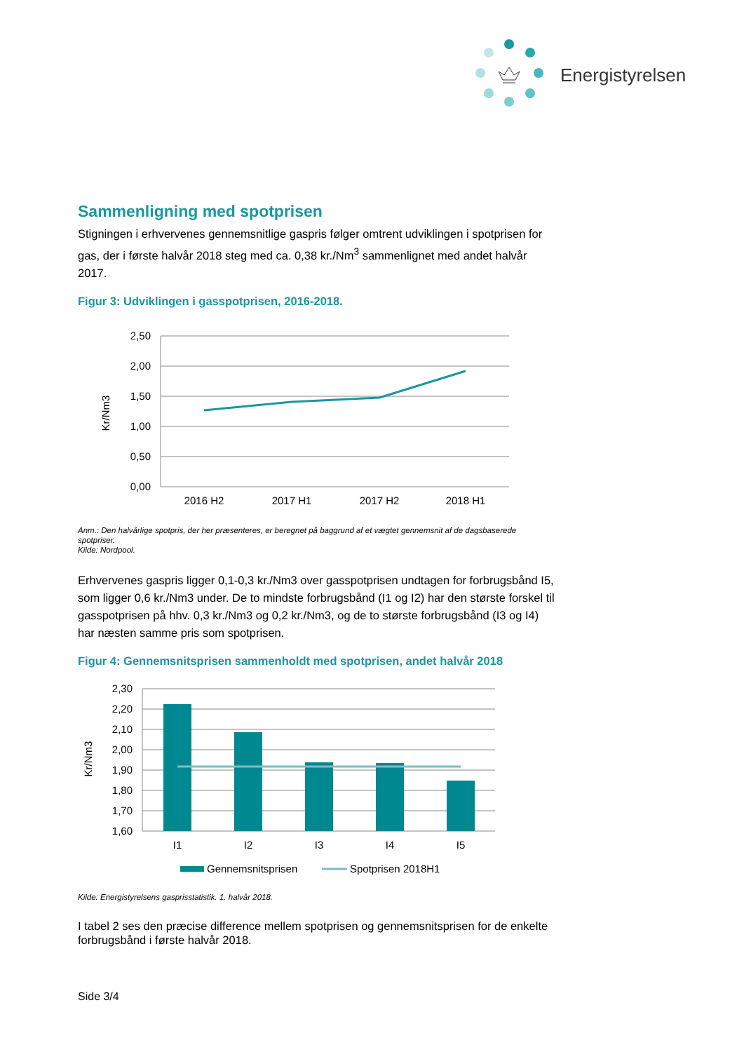Energistyrelsen
Sammenligning med spotprisen
Stigningen i erhvervenes gennemsnitlige gaspris følger omtrent udviklingen i spotprisen for gas, der i første halvår 2018 steg med ca. 0,38 kr./Nm<sup>3</sup> sammenlignet med andet halvår 2017.
Figur 3: Udviklingen i gasspotprisen, 2016-2018.
2,50
2,00
1,50
1,00
0,50
0,00
Kr/Nm3
2016 H2
2017 H1
2017 H2
2018 H1
Anm.: Den halvårlige spotpris, der her præsenteres, er beregnet på baggrund af et vægtet gennemsnit af de dagsbaserede spotpriser.
Kilde: Nordpool.
Erhvervenes gaspris ligger 0,1-0,3 kr./Nm3 over gasspotprisen undtagen for forbrugsbånd I5, som ligger 0,6 kr./Nm3 under. De to mindste forbrugsbånd (I1 og I2) har den største forskel til gasspotprisen på hhv. 0,3 kr./Nm3 og 0,2 kr./Nm3, og de to største forbrugsbånd (I3 og I4) har næsten samme pris som spotprisen.
Figur 4: Gennemsnitsprisen sammenholdt med spotprisen, andet halvår 2018
2,30
2,20
2,10
2,00
1,90
1,80
1,70
1,60
Kr/Nm3
I1
I2
I3
I4
I5
Gennemsnitsprisen
Spotprisen 2018H1
Kilde: Energistyrelsens gasprisstatistik. 1. halvår 2018.
I tabel 2 ses den præcise difference mellem spotprisen og gennemsnitsprisen for de enkelte forbrugsbånd i første halvår 2018.
Side 3/4